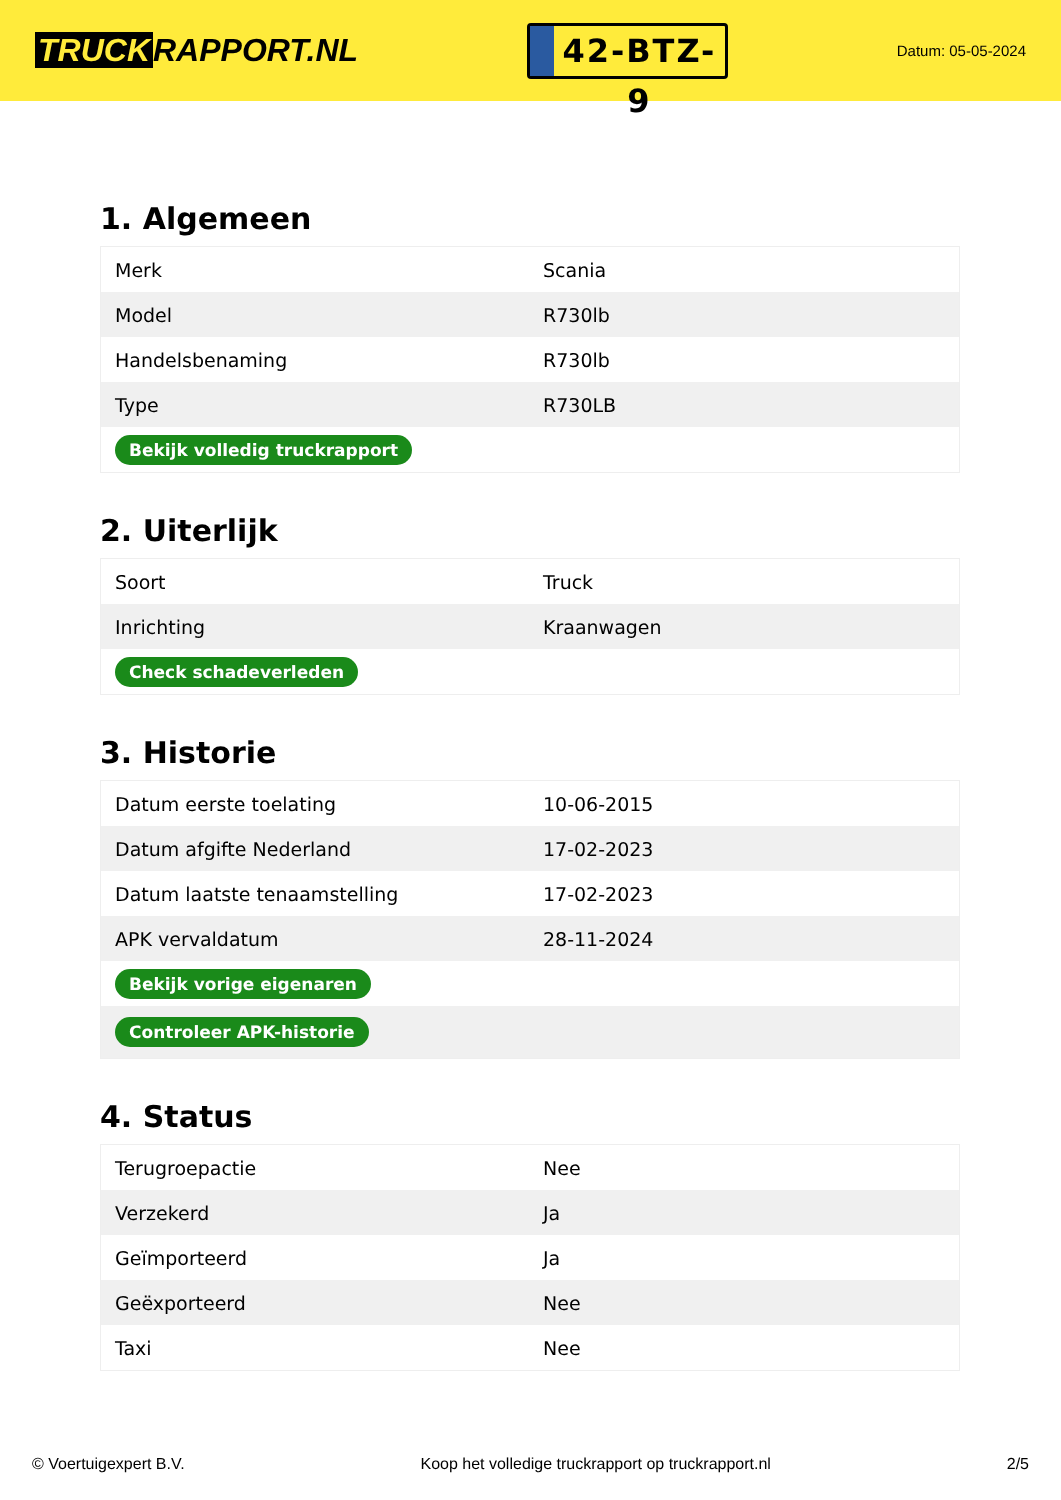TRUCK RAPPORT.NL
42-BTZ-9
Datum: 05-05-2024
1. Algemeen
| Merk | Scania |
| Model | R730lb |
| Handelsbenaming | R730lb |
| Type | R730LB |
| Bekijk volledig truckrapport | |
2. Uiterlijk
| Soort | Truck |
| Inrichting | Kraanwagen |
| Check schadeverleden | |
3. Historie
| Datum eerste toelating | 10-06-2015 |
| Datum afgifte Nederland | 17-02-2023 |
| Datum laatste tenaamstelling | 17-02-2023 |
| APK vervaldatum | 28-11-2024 |
| Bekijk vorige eigenaren | |
| Controleer APK-historie | |
4. Status
| Terugroepactie | Nee |
| Verzekerd | Ja |
| Geïmporteerd | Ja |
| Geëxporteerd | Nee |
| Taxi | Nee |
© Voertuigexpert B.V. Koop het volledige truckrapport op truckrapport.nl 2/5